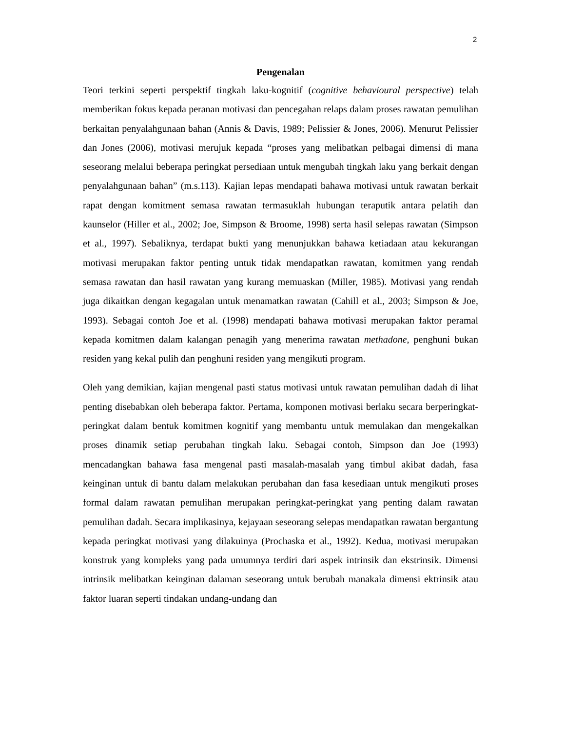2
Pengenalan
Teori terkini seperti perspektif tingkah laku-kognitif (cognitive behavioural perspective) telah memberikan fokus kepada peranan motivasi dan pencegahan relaps dalam proses rawatan pemulihan berkaitan penyalahgunaan bahan (Annis & Davis, 1989; Pelissier & Jones, 2006). Menurut Pelissier dan Jones (2006), motivasi merujuk kepada “proses yang melibatkan pelbagai dimensi di mana seseorang melalui beberapa peringkat persediaan untuk mengubah tingkah laku yang berkait dengan penyalahgunaan bahan” (m.s.113). Kajian lepas mendapati bahawa motivasi untuk rawatan berkait rapat dengan komitment semasa rawatan termasuklah hubungan teraputik antara pelatih dan kaunselor (Hiller et al., 2002; Joe, Simpson & Broome, 1998) serta hasil selepas rawatan (Simpson et al., 1997). Sebaliknya, terdapat bukti yang menunjukkan bahawa ketiadaan atau kekurangan motivasi merupakan faktor penting untuk tidak mendapatkan rawatan, komitmen yang rendah semasa rawatan dan hasil rawatan yang kurang memuaskan (Miller, 1985). Motivasi yang rendah juga dikaitkan dengan kegagalan untuk menamatkan rawatan (Cahill et al., 2003; Simpson & Joe, 1993). Sebagai contoh Joe et al. (1998) mendapati bahawa motivasi merupakan faktor peramal kepada komitmen dalam kalangan penagih yang menerima rawatan methadone, penghuni bukan residen yang kekal pulih dan penghuni residen yang mengikuti program.
Oleh yang demikian, kajian mengenal pasti status motivasi untuk rawatan pemulihan dadah di lihat penting disebabkan oleh beberapa faktor. Pertama, komponen motivasi berlaku secara berperingkat-peringkat dalam bentuk komitmen kognitif yang membantu untuk memulakan dan mengekalkan proses dinamik setiap perubahan tingkah laku. Sebagai contoh, Simpson dan Joe (1993) mencadangkan bahawa fasa mengenal pasti masalah-masalah yang timbul akibat dadah, fasa keinginan untuk di bantu dalam melakukan perubahan dan fasa kesediaan untuk mengikuti proses formal dalam rawatan pemulihan merupakan peringkat-peringkat yang penting dalam rawatan pemulihan dadah. Secara implikasinya, kejayaan seseorang selepas mendapatkan rawatan bergantung kepada peringkat motivasi yang dilakuinya (Prochaska et al., 1992). Kedua, motivasi merupakan konstruk yang kompleks yang pada umumnya terdiri dari aspek intrinsik dan ekstrinsik. Dimensi intrinsik melibatkan keinginan dalaman seseorang untuk berubah manakala dimensi ektrinsik atau faktor luaran seperti tindakan undang-undang dan